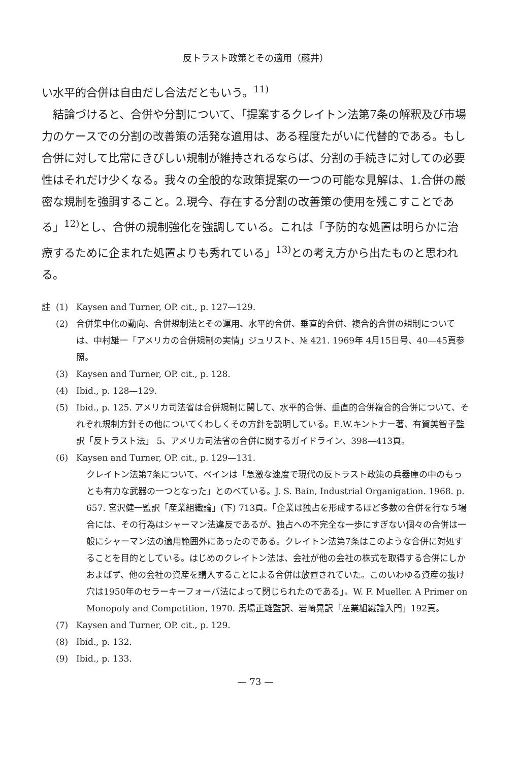反トラスト政策とその適用（藤井）
い水平的合併は自由だし合法だともいう。<sup>11)</sup>
結論づけると、合併や分割について、「提案するクレイトン法第7条の解釈及び市場力のケースでの分割の改善策の活発な適用は、ある程度たがいに代替的である。もし合併に対して比常にきびしい規制が維持されるならば、分割の手続きに対しての必要性はそれだけ少くなる。我々の全般的な政策提案の一つの可能な見解は、1.合併の厳密な規制を強調すること。2.現今、存在する分割の改善策の使用を残こすことである」<sup>12)</sup>とし、合併の規制強化を強調している。これは「予防的な処置は明らかに治療するために企まれた処置よりも秀れている」<sup>13)</sup>との考え方から出たものと思われる。
註 (1) Kaysen and Turner, OP. cit., p. 127—129.
(2) 合併集中化の動向、合併規制法とその運用、水平的合併、垂直的合併、複合的合併の規制については、中村雄一「アメリカの合併規制の実情」ジュリスト、№ 421. 1969年 4月15日号、40—45頁参照。
(3) Kaysen and Turner, OP. cit., p. 128.
(4) Ibid., p. 128—129.
(5) Ibid., p. 125. アメリカ司法省は合併規制に関して、水平的合併、垂直的合併複合的合併について、それぞれ規制方針その他についてくわしくその方針を説明している。E.W.キントナー著、有賀美智子監訳「反トラスト法」 5、アメリカ司法省の合併に関するガイドライン、398—413頁。
(6) Kaysen and Turner, OP. cit., p. 129—131.
クレイトン法第7条について、ベインは「急激な速度で現代の反トラスト政策の兵器庫の中のもっとも有力な武器の一つとなった」とのべている。J. S. Bain, Industrial Organigation. 1968. p. 657. 宮沢健一監訳「産業組織論」(下) 713頁。「企業は独占を形成するほど多数の合併を行なう場合には、その行為はシャーマン法違反であるが、独占への不完全な一歩にすぎない個々の合併は一般にシャーマン法の適用範囲外にあったのである。クレイトン法第7条はこのような合併に対処することを目的としている。はじめのクレイトン法は、会社が他の会社の株式を取得する合併にしかおよばず、他の会社の資産を購入することによる合併は放置されていた。このいわゆる資産の抜け穴は1950年のセラーキーフォーバ法によって閉じられたのである」。W. F. Mueller. A Primer on Monopoly and Competition, 1970. 馬場正雄監訳、岩崎晃訳「産業組織論入門」192頁。
(7) Kaysen and Turner, OP. cit., p. 129.
(8) Ibid., p. 132.
(9) Ibid., p. 133.
— 73 —